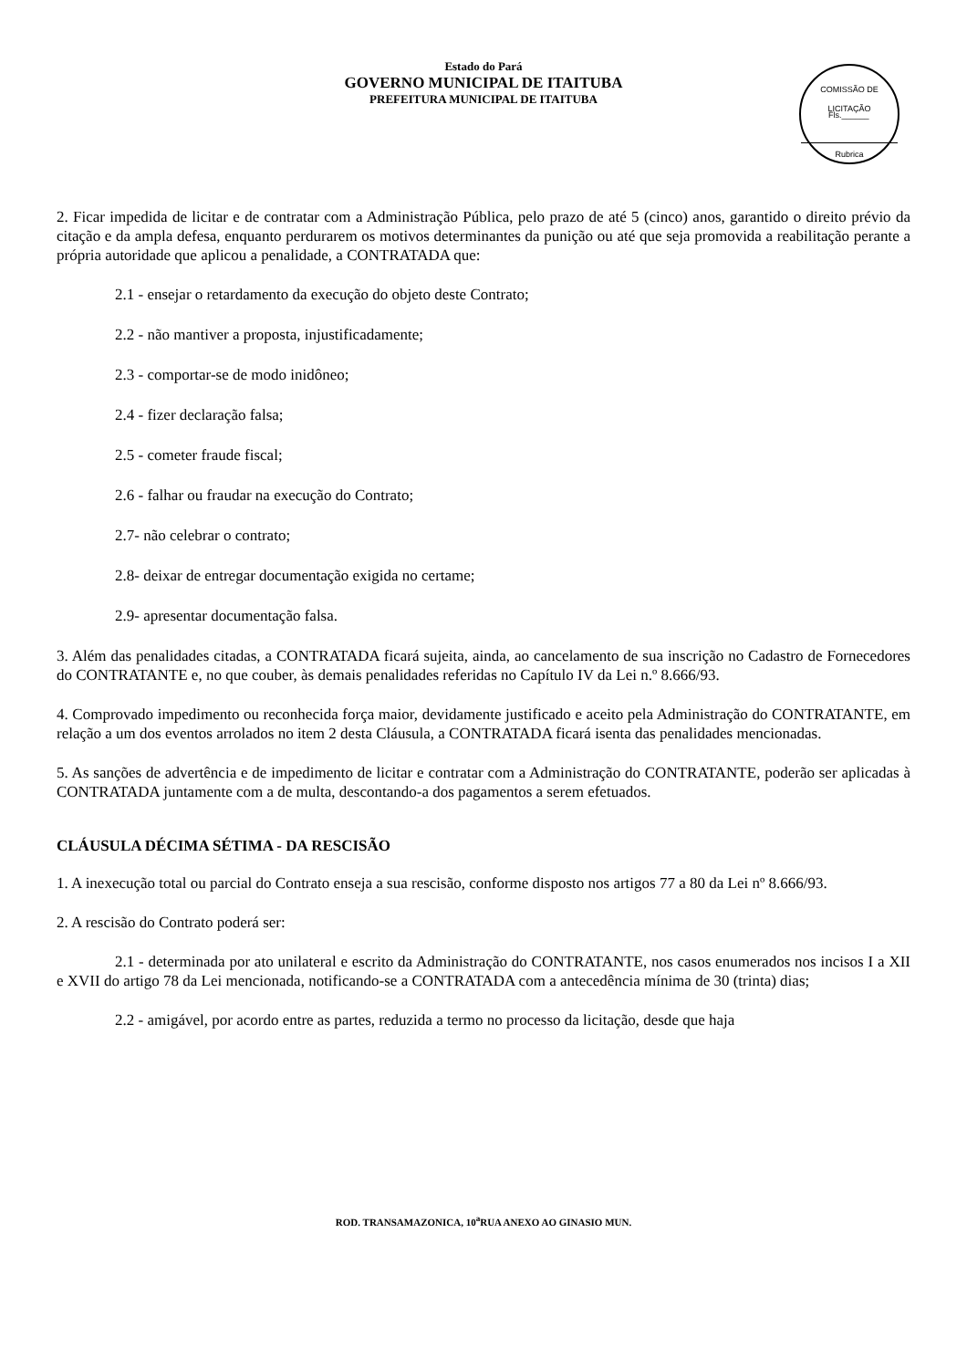Estado do Pará
GOVERNO MUNICIPAL DE ITAITUBA
PREFEITURA MUNICIPAL DE ITAITUBA
COMISSÃO DE LICITAÇÃO
Fls.______
Rubrica
2. Ficar impedida de licitar e de contratar com a Administração Pública, pelo prazo de até 5 (cinco) anos, garantido o direito prévio da citação e da ampla defesa, enquanto perdurarem os motivos determinantes da punição ou até que seja promovida a reabilitação perante a própria autoridade que aplicou a penalidade, a CONTRATADA que:
2.1 - ensejar o retardamento da execução do objeto deste Contrato;
2.2 - não mantiver a proposta, injustificadamente;
2.3 - comportar-se de modo inidôneo;
2.4 - fizer declaração falsa;
2.5 - cometer fraude fiscal;
2.6 - falhar ou fraudar na execução do Contrato;
2.7- não celebrar o contrato;
2.8- deixar de entregar documentação exigida no certame;
2.9- apresentar documentação falsa.
3. Além das penalidades citadas, a CONTRATADA ficará sujeita, ainda, ao cancelamento de sua inscrição no Cadastro de Fornecedores do CONTRATANTE e, no que couber, às demais penalidades referidas no Capítulo IV da Lei n.º 8.666/93.
4. Comprovado impedimento ou reconhecida força maior, devidamente justificado e aceito pela Administração do CONTRATANTE, em relação a um dos eventos arrolados no item 2 desta Cláusula, a CONTRATADA ficará isenta das penalidades mencionadas.
5. As sanções de advertência e de impedimento de licitar e contratar com a Administração do CONTRATANTE, poderão ser aplicadas à CONTRATADA juntamente com a de multa, descontando-a dos pagamentos a serem efetuados.
CLÁUSULA DÉCIMA SÉTIMA - DA RESCISÃO
1. A inexecução total ou parcial do Contrato enseja a sua rescisão, conforme disposto nos artigos 77 a 80 da Lei nº 8.666/93.
2. A rescisão do Contrato poderá ser:
2.1 - determinada por ato unilateral e escrito da Administração do CONTRATANTE, nos casos enumerados nos incisos I a XII e XVII do artigo 78 da Lei mencionada, notificando-se a CONTRATADA com a antecedência mínima de 30 (trinta) dias;
2.2 - amigável, por acordo entre as partes, reduzida a termo no processo da licitação, desde que haja
ROD. TRANSAMAZONICA, 10<sup>a</sup>RUA ANEXO AO GINASIO MUN.